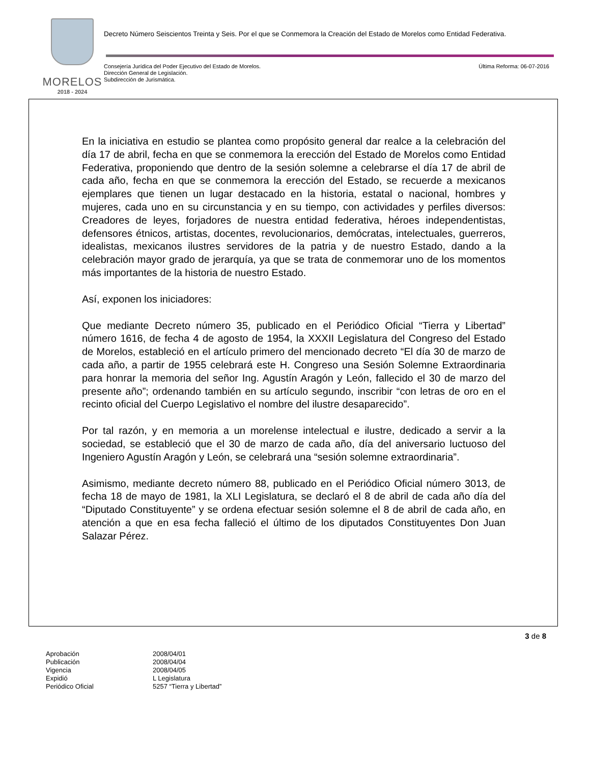MORELOS
2018 - 2024
Decreto Número Seiscientos Treinta y Seis. Por el que se Conmemora la Creación del Estado de Morelos como Entidad Federativa.
Consejería Jurídica del Poder Ejecutivo del Estado de Morelos.
Dirección General de Legislación.
Subdirección de Jurismática.
Última Reforma: 06-07-2016
En la iniciativa en estudio se plantea como propósito general dar realce a la celebración del día 17 de abril, fecha en que se conmemora la erección del Estado de Morelos como Entidad Federativa, proponiendo que dentro de la sesión solemne a celebrarse el día 17 de abril de cada año, fecha en que se conmemora la erección del Estado, se recuerde a mexicanos ejemplares que tienen un lugar destacado en la historia, estatal o nacional, hombres y mujeres, cada uno en su circunstancia y en su tiempo, con actividades y perfiles diversos: Creadores de leyes, forjadores de nuestra entidad federativa, héroes independentistas, defensores étnicos, artistas, docentes, revolucionarios, demócratas, intelectuales, guerreros, idealistas, mexicanos ilustres servidores de la patria y de nuestro Estado, dando a la celebración mayor grado de jerarquía, ya que se trata de conmemorar uno de los momentos más importantes de la historia de nuestro Estado.
Así, exponen los iniciadores:
Que mediante Decreto número 35, publicado en el Periódico Oficial “Tierra y Libertad” número 1616, de fecha 4 de agosto de 1954, la XXXII Legislatura del Congreso del Estado de Morelos, estableció en el artículo primero del mencionado decreto “El día 30 de marzo de cada año, a partir de 1955 celebrará este H. Congreso una Sesión Solemne Extraordinaria para honrar la memoria del señor Ing. Agustín Aragón y León, fallecido el 30 de marzo del presente año”; ordenando también en su artículo segundo, inscribir “con letras de oro en el recinto oficial del Cuerpo Legislativo el nombre del ilustre desaparecido”.
Por tal razón, y en memoria a un morelense intelectual e ilustre, dedicado a servir a la sociedad, se estableció que el 30 de marzo de cada año, día del aniversario luctuoso del Ingeniero Agustín Aragón y León, se celebrará una “sesión solemne extraordinaria”.
Asimismo, mediante decreto número 88, publicado en el Periódico Oficial número 3013, de fecha 18 de mayo de 1981, la XLI Legislatura, se declaró el 8 de abril de cada año día del “Diputado Constituyente” y se ordena efectuar sesión solemne el 8 de abril de cada año, en atención a que en esa fecha falleció el último de los diputados Constituyentes Don Juan Salazar Pérez.
3 de 8
| Aprobación | 2008/04/01 |
| Publicación | 2008/04/04 |
| Vigencia | 2008/04/05 |
| Expidió | L Legislatura |
| Periódico Oficial | 5257 “Tierra y Libertad” |